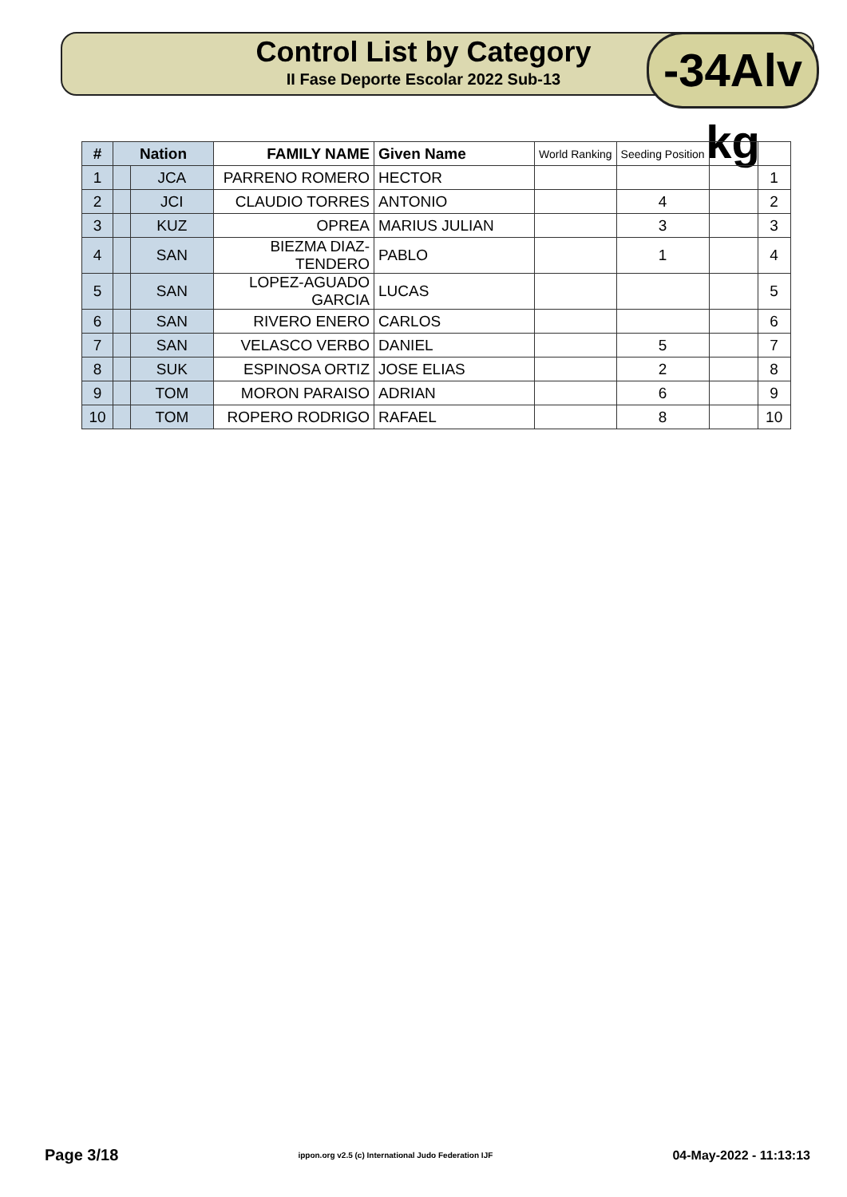Control List by Category
II Fase Deporte Escolar 2022 Sub-13
-34Alv kg
| # | Nation | | FAMILY NAME | Given Name | World Ranking | Seeding Position | | |
| --- | --- | --- | --- | --- | --- | --- | --- | --- |
| 1 | | JCA | PARRENO ROMERO | HECTOR | | | | 1 |
| 2 | | JCI | CLAUDIO TORRES | ANTONIO | | 4 | | 2 |
| 3 | | KUZ | OPREA | MARIUS JULIAN | | 3 | | 3 |
| 4 | | SAN | BIEZMA DIAZ-TENDERO | PABLO | | 1 | | 4 |
| 5 | | SAN | LOPEZ-AGUADO GARCIA | LUCAS | | | | 5 |
| 6 | | SAN | RIVERO ENERO | CARLOS | | | | 6 |
| 7 | | SAN | VELASCO VERBO | DANIEL | | 5 | | 7 |
| 8 | | SUK | ESPINOSA ORTIZ | JOSE ELIAS | | 2 | | 8 |
| 9 | | TOM | MORON PARAISO | ADRIAN | | 6 | | 9 |
| 10 | | TOM | ROPERO RODRIGO | RAFAEL | | 8 | | 10 |
Page 3/18 ippon.org v2.5 (c) International Judo Federation IJF 04-May-2022 - 11:13:13